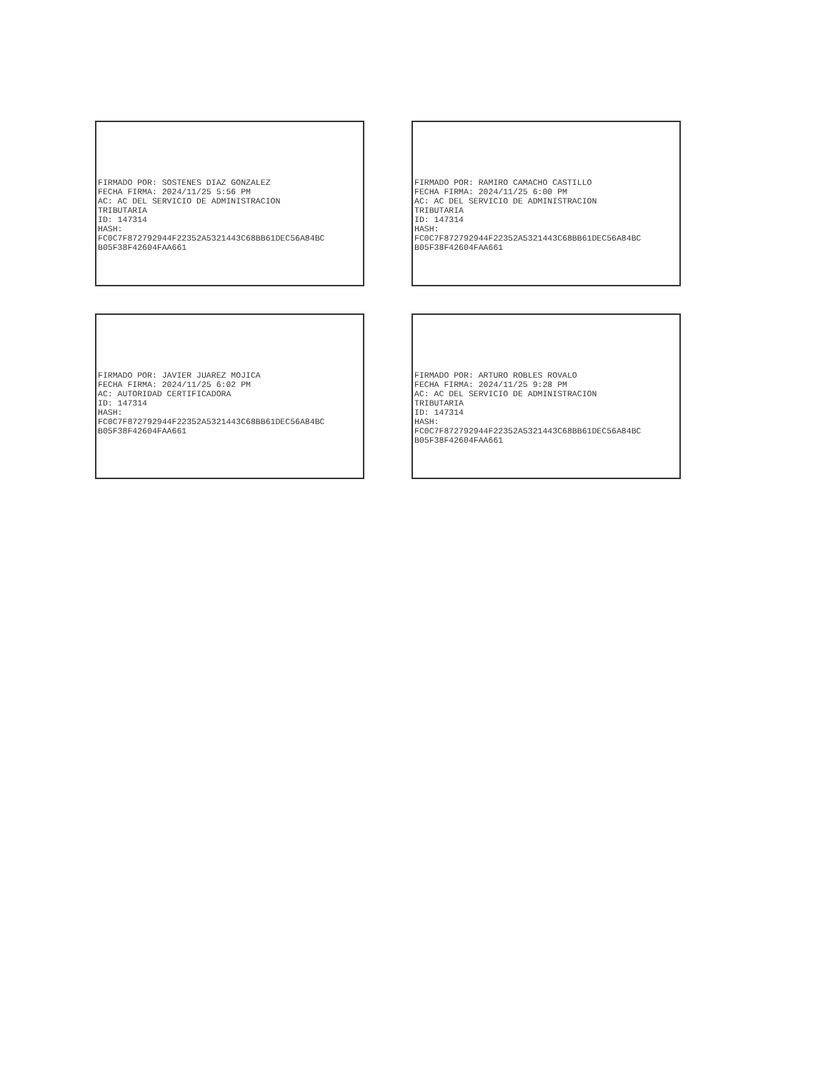FIRMADO POR: SOSTENES DIAZ GONZALEZ FECHA FIRMA: 2024/11/25 5:56 PM AC: AC DEL SERVICIO DE ADMINISTRACION TRIBUTARIA ID: 147314 HASH: FC0C7F872792944F22352A5321443C68BB61DEC56A84BC B05F38F42604FAA661
FIRMADO POR: RAMIRO CAMACHO CASTILLO FECHA FIRMA: 2024/11/25 6:00 PM AC: AC DEL SERVICIO DE ADMINISTRACION TRIBUTARIA ID: 147314 HASH: FC0C7F872792944F22352A5321443C68BB61DEC56A84BC B05F38F42604FAA661
FIRMADO POR: JAVIER JUAREZ MOJICA FECHA FIRMA: 2024/11/25 6:02 PM AC: AUTORIDAD CERTIFICADORA ID: 147314 HASH: FC0C7F872792944F22352A5321443C68BB61DEC56A84BC B05F38F42604FAA661
FIRMADO POR: ARTURO ROBLES ROVALO FECHA FIRMA: 2024/11/25 9:28 PM AC: AC DEL SERVICIO DE ADMINISTRACION TRIBUTARIA ID: 147314 HASH: FC0C7F872792944F22352A5321443C68BB61DEC56A84BC B05F38F42604FAA661